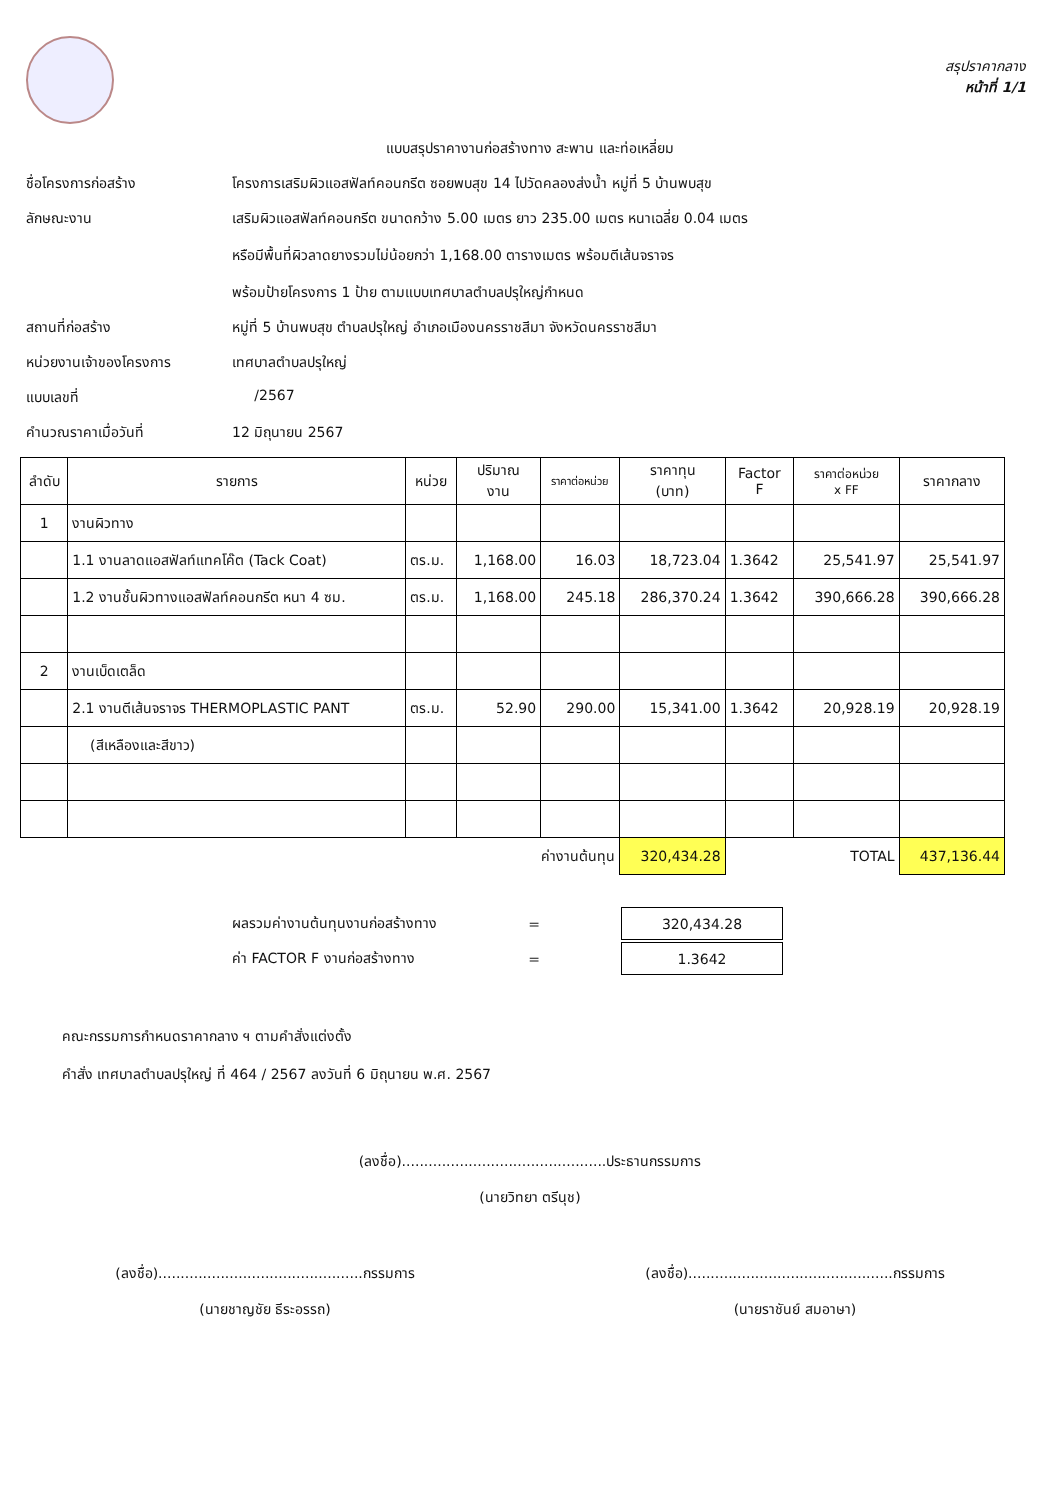สรุปราคากลาง
หน้าที่ 1/1
แบบสรุปราคางานก่อสร้างทาง สะพาน และท่อเหลี่ยม
ชื่อโครงการก่อสร้าง โครงการเสริมผิวแอสฟัลท์คอนกรีต ซอยพบสุข 14 ไปวัดคลองส่งน้ำ หมู่ที่ 5 บ้านพบสุข
ลักษณะงาน เสริมผิวแอสฟัลท์คอนกรีต ขนาดกว้าง 5.00 เมตร ยาว 235.00 เมตร หนาเฉลี่ย 0.04 เมตร
หรือมีพื้นที่ผิวลาดยางรวมไม่น้อยกว่า 1,168.00 ตารางเมตร พร้อมตีเส้นจราจร
พร้อมป้ายโครงการ 1 ป้าย ตามแบบเทศบาลตำบลปรุใหญ่กำหนด
สถานที่ก่อสร้าง หมู่ที่ 5 บ้านพบสุข ตำบลปรุใหญ่ อำเภอเมืองนครราชสีมา จังหวัดนครราชสีมา
หน่วยงานเจ้าของโครงการ เทศบาลตำบลปรุใหญ่
แบบเลขที่ /2567
คำนวณราคาเมื่อวันที่ 12 มิถุนายน 2567
| ลำดับ | รายการ | หน่วย | ปริมาณ งาน | ราคาต่อหน่วย | ราคาทุน (บาท) | Factor F | ราคาต่อหน่วย x FF | ราคากลาง |
| --- | --- | --- | --- | --- | --- | --- | --- | --- |
| 1 | งานผิวทาง | | | | | | | |
| | 1.1 งานลาดแอสฟัลท์แทคโค๊ต (Tack Coat) | ตร.ม. | 1,168.00 | 16.03 | 18,723.04 | 1.3642 | 25,541.97 | 25,541.97 |
| | 1.2 งานชั้นผิวทางแอสฟัลท์คอนกรีต หนา 4 ซม. | ตร.ม. | 1,168.00 | 245.18 | 286,370.24 | 1.3642 | 390,666.28 | 390,666.28 |
| 2 | งานเบ็ดเตล็ด | | | | | | | |
| | 2.1 งานตีเส้นจราจร THERMOPLASTIC PANT | ตร.ม. | 52.90 | 290.00 | 15,341.00 | 1.3642 | 20,928.19 | 20,928.19 |
| | (สีเหลืองและสีขาว) | | | | | | | |
| ค่างานต้นทุน | | | | | 320,434.28 | TOTAL | | 437,136.44 |
| ผลรวมค่างานต้นทุนงานก่อสร้างทาง | = | 320,434.28 |
| ค่า FACTOR F งานก่อสร้างทาง | = | 1.3642 |
คณะกรรมการกำหนดราคากลาง ฯ ตามคำสั่งแต่งตั้ง
คำสั่ง เทศบาลตำบลปรุใหญ่ ที่ 464 / 2567 ลงวันที่ 6 มิถุนายน พ.ศ. 2567
(ลงชื่อ)..............................................ประธานกรรมการ
(นายวิทยา ตรีนุช)
(ลงชื่อ)..............................................กรรมการ
(นายชาญชัย ธีระอรรถ)
(ลงชื่อ)..............................................กรรมการ
(นายราชันย์ สมอาษา)